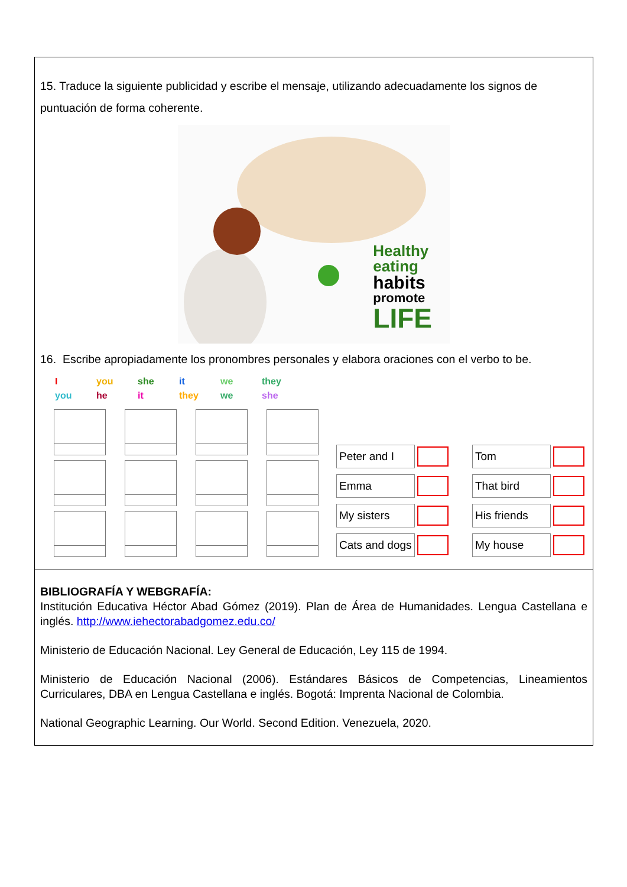15. Traduce la siguiente publicidad y escribe el mensaje, utilizando adecuadamente los signos de puntuación de forma coherente.
Healthy
eating
habits
promote
LIFE
16. Escribe apropiadamente los pronombres personales y elabora oraciones con el verbo to be.
Iyou she it we they you he it they we she
Peter and I
Tom
Emma
That bird
My sisters
His friends
Cats and dogs
My house
BIBLIOGRAFÍA Y WEBGRAFÍA:
Institución Educativa Héctor Abad Gómez (2019). Plan de Área de Humanidades. Lengua Castellana e inglés. http://www.iehectorabadgomez.edu.co/
Ministerio de Educación Nacional. Ley General de Educación, Ley 115 de 1994.
Ministerio de Educación Nacional (2006). Estándares Básicos de Competencias, Lineamientos Curriculares, DBA en Lengua Castellana e inglés. Bogotá: Imprenta Nacional de Colombia.
National Geographic Learning. Our World. Second Edition. Venezuela, 2020.